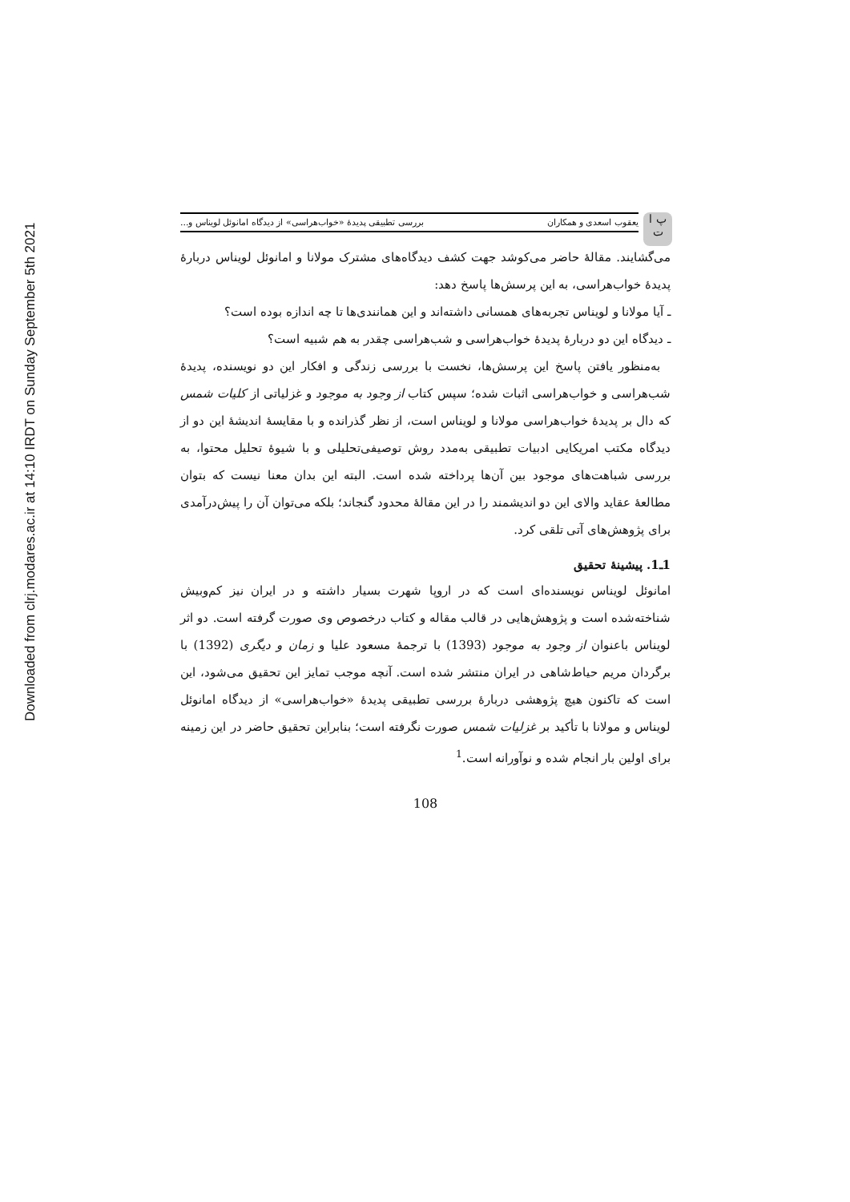Downloaded from clrj.modares.ac.ir at 14:10 IRDT on Sunday September 5th 2021
پ ا ت
یعقوب اسعدی و همکاران بررسی تطبیقی پدیدۀ «خواب‌هراسی» از دیدگاه امانوئل لویناس و...
می‌گشایند. مقالۀ حاضر می‌کوشد جهت کشف دیدگاه‌های مشترک مولانا و امانوئل لویناس دربارۀ پدیدۀ خواب‌هراسی، به این پرسش‌ها پاسخ دهد:
ـ آیا مولانا و لویناس تجربه‌های همسانی داشته‌اند و این همانندی‌ها تا چه اندازه بوده است؟
ـ دیدگاه این دو دربارۀ پدیدۀ خواب‌هراسی و شب‌هراسی چقدر به هم شبیه است؟
به‌منظور یافتن پاسخ این پرسش‌ها، نخست با بررسی زندگی و افکار این دو نویسنده، پدیدۀ شب‌هراسی و خواب‌هراسی اثبات شده؛ سپس کتاب از وجود به موجود و غزلیاتی از کلیات شمس که دال بر پدیدۀ خواب‌هراسی مولانا و لویناس است، از نظر گذرانده و با مقایسۀ اندیشۀ این دو از دیدگاه مکتب امریکایی ادبیات تطبیقی به‌مدد روش توصیفی‌تحلیلی و با شیوۀ تحلیل محتوا، به بررسی شباهت‌های موجود بین آن‌ها پرداخته شده است. البته این بدان معنا نیست که بتوان مطالعۀ عقاید والای این دو اندیشمند را در این مقالۀ محدود گنجاند؛ بلکه می‌توان آن را پیش‌درآمدی برای پژوهش‌های آتی تلقی کرد.
1ـ1. پیشینۀ تحقیق
امانوئل لویناس نویسنده‌ای است که در اروپا شهرت بسیار داشته و در ایران نیز کم‌وبیش شناخته‌شده است و پژوهش‌هایی در قالب مقاله و کتاب درخصوص وی صورت گرفته است. دو اثر لویناس باعنوان از وجود به موجود (1393) با ترجمۀ مسعود علیا و زمان و دیگری (1392) با برگردان مریم حیاط‌شاهی در ایران منتشر شده است. آنچه موجب تمایز این تحقیق می‌شود، این است که تاکنون هیچ پژوهشی دربارۀ بررسی تطبیقی پدیدۀ «خواب‌هراسی» از دیدگاه امانوئل لویناس و مولانا با تأکید بر غزلیات شمس صورت نگرفته است؛ بنابراین تحقیق حاضر در این زمینه برای اولین بار انجام شده و نوآورانه است.<sup>1</sup>
108